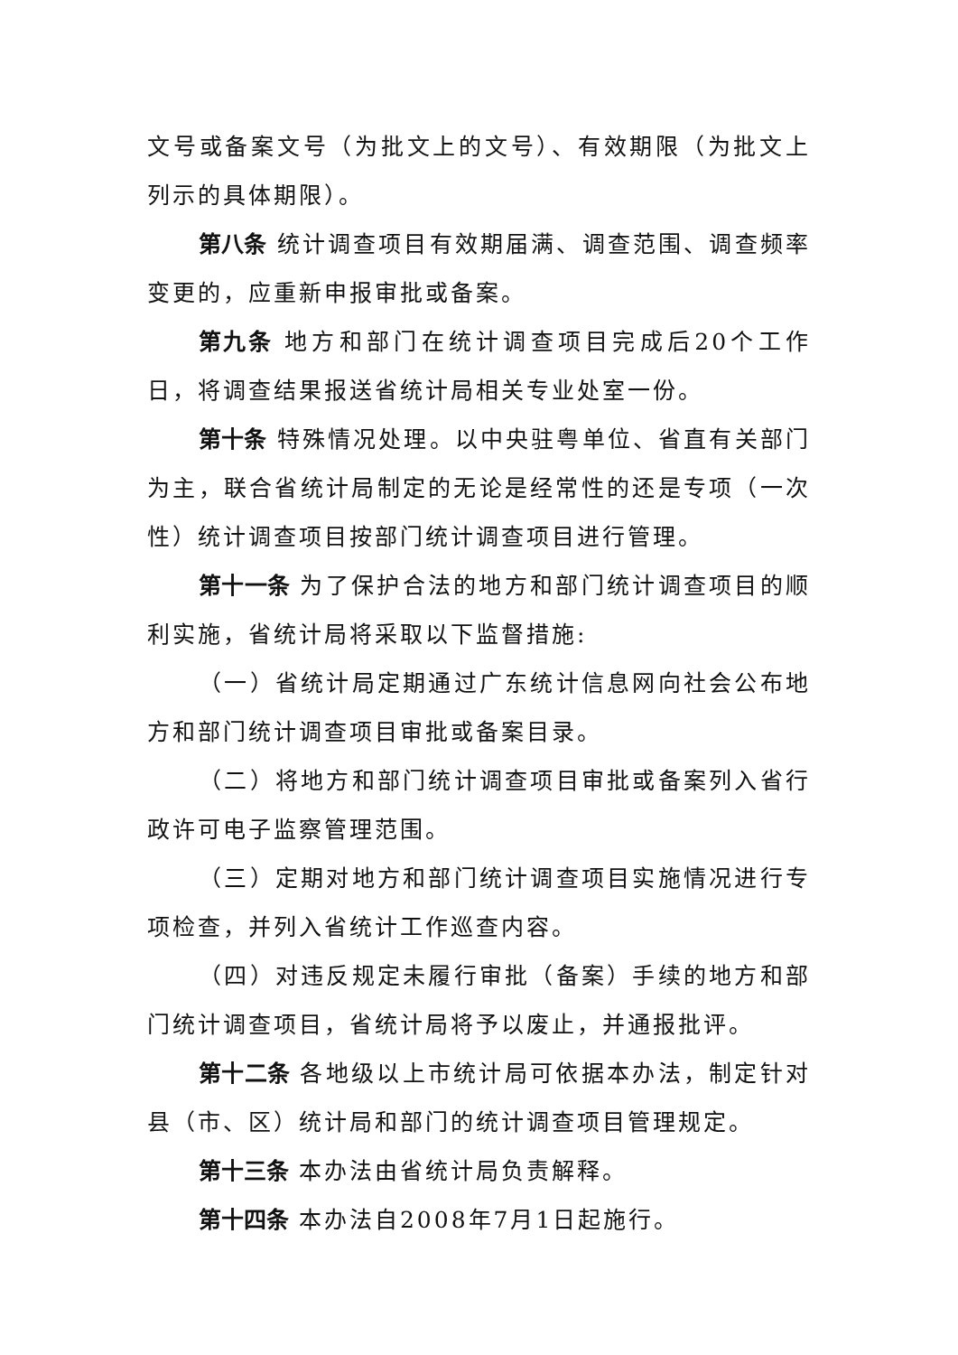文号或备案文号（为批文上的文号）、有效期限（为批文上列示的具体期限）。
第八条 统计调查项目有效期届满、调查范围、调查频率变更的，应重新申报审批或备案。
第九条 地方和部门在统计调查项目完成后20个工作日，将调查结果报送省统计局相关专业处室一份。
第十条 特殊情况处理。以中央驻粤单位、省直有关部门为主，联合省统计局制定的无论是经常性的还是专项（一次性）统计调查项目按部门统计调查项目进行管理。
第十一条 为了保护合法的地方和部门统计调查项目的顺利实施，省统计局将采取以下监督措施:
（一）省统计局定期通过广东统计信息网向社会公布地方和部门统计调查项目审批或备案目录。
（二）将地方和部门统计调查项目审批或备案列入省行政许可电子监察管理范围。
（三）定期对地方和部门统计调查项目实施情况进行专项检查，并列入省统计工作巡查内容。
（四）对违反规定未履行审批（备案）手续的地方和部门统计调查项目，省统计局将予以废止，并通报批评。
第十二条 各地级以上市统计局可依据本办法，制定针对县（市、区）统计局和部门的统计调查项目管理规定。
第十三条 本办法由省统计局负责解释。
第十四条 本办法自2008年7月1日起施行。